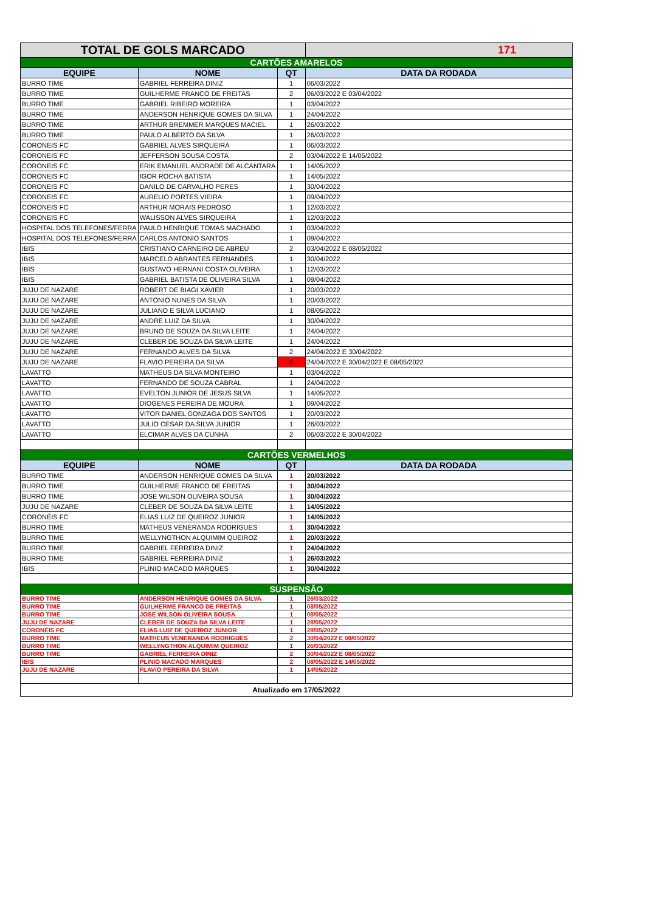| TOTAL DE GOLS MARCADO | | | 171 |
| CARTÕES AMARELOS | | | |
| EQUIPE | NOME | QT | DATA DA RODADA |
| BURRO TIME | GABRIEL FERREIRA DINIZ | 1 | 06/03/2022 |
| BURRO TIME | GUILHERME FRANCO DE FREITAS | 2 | 06/03/2022 E 03/04/2022 |
| BURRO TIME | GABRIEL RIBEIRO MOREIRA | 1 | 03/04/2022 |
| BURRO TIME | ANDERSON HENRIQUE GOMES DA SILVA | 1 | 24/04/2022 |
| BURRO TIME | ARTHUR BREMMER MARQUES MACIEL | 1 | 26/03/2022 |
| BURRO TIME | PAULO ALBERTO DA SILVA | 1 | 26/03/2022 |
| CORONEIS FC | GABRIEL ALVES SIRQUEIRA | 1 | 06/03/2022 |
| CORONEIS FC | JEFFERSON SOUSA COSTA | 2 | 03/04/2022 E 14/05/2022 |
| CORONEIS FC | ERIK EMANUEL ANDRADE DE ALCANTARA | 1 | 14/05/2022 |
| CORONEIS FC | IGOR ROCHA BATISTA | 1 | 14/05/2022 |
| CORONEIS FC | DANILO DE CARVALHO PERES | 1 | 30/04/2022 |
| CORONEIS FC | AURELIO PORTES VIEIRA | 1 | 09/04/2022 |
| CORONEIS FC | ARTHUR MORAIS PEDROSO | 1 | 12/03/2022 |
| CORONEIS FC | WALISSON ALVES SIRQUEIRA | 1 | 12/03/2022 |
| HOSPITAL DOS TELEFONES/FERRA | PAULO HENRIQUE TOMAS MACHADO | 1 | 03/04/2022 |
| HOSPITAL DOS TELEFONES/FERRA | CARLOS ANTONIO SANTOS | 1 | 09/04/2022 |
| IBIS | CRISTIANO CARNEIRO DE ABREU | 2 | 03/04/2022 E 08/05/2022 |
| IBIS | MARCELO ABRANTES FERNANDES | 1 | 30/04/2022 |
| IBIS | GUSTAVO HERNANI COSTA OLIVEIRA | 1 | 12/03/2022 |
| IBIS | GABRIEL BATISTA DE OLIVEIRA SILVA | 1 | 09/04/2022 |
| JUJU DE NAZARE | ROBERT DE BIAGI XAVIER | 1 | 20/03/2022 |
| JUJU DE NAZARE | ANTONIO NUNES DA SILVA | 1 | 20/03/2022 |
| JUJU DE NAZARE | JULIANO E SILVA LUCIANO | 1 | 08/05/2022 |
| JUJU DE NAZARE | ANDRE LUIZ DA SILVA | 1 | 30/04/2022 |
| JUJU DE NAZARE | BRUNO DE SOUZA DA SILVA LEITE | 1 | 24/04/2022 |
| JUJU DE NAZARE | CLEBER DE SOUZA DA SILVA LEITE | 1 | 24/04/2022 |
| JUJU DE NAZARE | FERNANDO ALVES DA SILVA | 2 | 24/04/2022 E 30/04/2022 |
| JUJU DE NAZARE | FLAVIO PEREIRA DA SILVA | 3 | 24/04/2022 E 30/04/2022 E 08/05/2022 |
| LAVATTO | MATHEUS DA SILVA MONTEIRO | 1 | 03/04/2022 |
| LAVATTO | FERNANDO DE SOUZA CABRAL | 1 | 24/04/2022 |
| LAVATTO | EVELTON JUNIOR DE JESUS SILVA | 1 | 14/05/2022 |
| LAVATTO | DIOGENES PEREIRA DE MOURA | 1 | 09/04/2022 |
| LAVATTO | VITOR DANIEL GONZAGA DOS SANTOS | 1 | 20/03/2022 |
| LAVATTO | JULIO CESAR DA SILVA JUNIOR | 1 | 26/03/2022 |
| LAVATTO | ELCIMAR ALVES DA CUNHA | 2 | 06/03/2022 E 30/04/2022 |
| CARTÕES VERMELHOS | | | |
| EQUIPE | NOME | QT | DATA DA RODADA |
| BURRO TIME | ANDERSON HENRIQUE GOMES DA SILVA | 1 | 20/03/2022 |
| BURRO TIME | GUILHERME FRANCO DE FREITAS | 1 | 30/04/2022 |
| BURRO TIME | JOSE WILSON OLIVEIRA SOUSA | 1 | 30/04/2022 |
| JUJU DE NAZARE | CLEBER DE SOUZA DA SILVA LEITE | 1 | 14/05/2022 |
| CORONÉIS FC | ELIAS LUIZ DE QUEIROZ JUNIOR | 1 | 14/05/2022 |
| BURRO TIME | MATHEUS VENERANDA RODRIGUES | 1 | 30/04/2022 |
| BURRO TIME | WELLYNGTHON ALQUIMIM QUEIROZ | 1 | 20/03/2022 |
| BURRO TIME | GABRIEL FERREIRA DINIZ | 1 | 24/04/2022 |
| BURRO TIME | GABRIEL FERREIRA DINIZ | 1 | 26/03/2022 |
| IBIS | PLINIO MACADO MARQUES | 1 | 30/04/2022 |
| SUSPENSÃO | | | |
| BURRO TIME | ANDERSON HENRIQUE GOMES DA SILVA | 1 | 26/03/2022 |
| BURRO TIME | GUILHERME FRANCO DE FREITAS | 1 | 08/05/2022 |
| BURRO TIME | JOSE WILSON OLIVEIRA SOUSA | 1 | 08/05/2022 |
| JUJU DE NAZARE | CLEBER DE SOUZA DA SILVA LEITE | 1 | 28/05/2022 |
| CORONÉIS FC | ELIAS LUIZ DE QUEIROZ JUNIOR | 1 | 28/05/2022 |
| BURRO TIME | MATHEUS VENERANDA RODRIGUES | 2 | 30/04/2022 E 08/05/2022 |
| BURRO TIME | WELLYNGTHON ALQUIMIM QUEIROZ | 1 | 26/03/2022 |
| BURRO TIME | GABRIEL FERREIRA DINIZ | 2 | 30/04/2022 E 08/05/2022 |
| IBIS | PLINIO MACADO MARQUES | 2 | 08/05/2022 E 14/05/2022 |
| JUJU DE NAZARE | FLAVIO PEREIRA DA SILVA | 1 | 14/05/2022 |
| Atualizado em 17/05/2022 | | | |